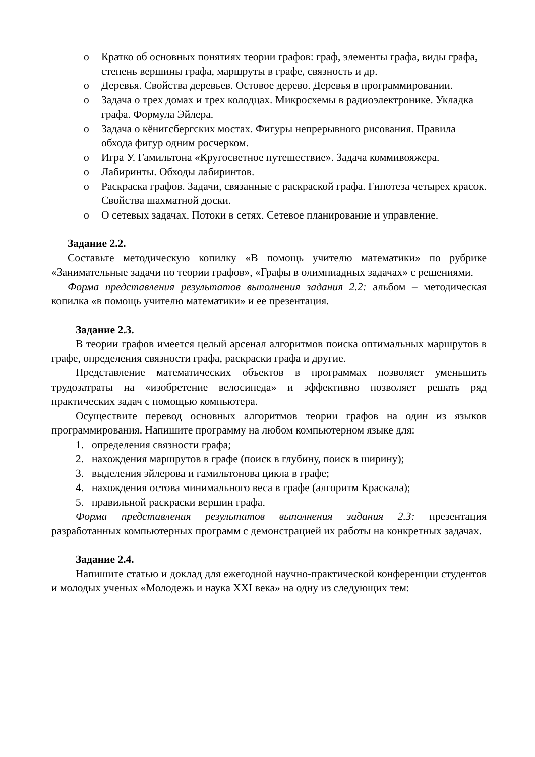o Кратко об основных понятиях теории графов: граф, элементы графа, виды графа, степень вершины графа, маршруты в графе, связность и др.
o Деревья. Свойства деревьев. Остовое дерево. Деревья в программировании.
o Задача о трех домах и трех колодцах. Микросхемы в радиоэлектронике. Укладка графа. Формула Эйлера.
o Задача о кёнигсбергских мостах. Фигуры непрерывного рисования. Правила обхода фигур одним росчерком.
o Игра У. Гамильтона «Кругосветное путешествие». Задача коммивояжера.
o Лабиринты. Обходы лабиринтов.
o Раскраска графов. Задачи, связанные с раскраской графа. Гипотеза четырех красок. Свойства шахматной доски.
o О сетевых задачах. Потоки в сетях. Сетевое планирование и управление.
Задание 2.2.
Составьте методическую копилку «В помощь учителю математики» по рубрике «Занимательные задачи по теории графов», «Графы в олимпиадных задачах» с решениями.
Форма представления результатов выполнения задания 2.2: альбом – методическая копилка «в помощь учителю математики» и ее презентация.
Задание 2.3.
В теории графов имеется целый арсенал алгоритмов поиска оптимальных маршрутов в графе, определения связности графа, раскраски графа и другие.
Представление математических объектов в программах позволяет уменьшить трудозатраты на «изобретение велосипеда» и эффективно позволяет решать ряд практических задач с помощью компьютера.
Осуществите перевод основных алгоритмов теории графов на один из языков программирования. Напишите программу на любом компьютерном языке для:
1. определения связности графа;
2. нахождения маршрутов в графе (поиск в глубину, поиск в ширину);
3. выделения эйлерова и гамильтонова цикла в графе;
4. нахождения остова минимального веса в графе (алгоритм Краскала);
5. правильной раскраски вершин графа.
Форма представления результатов выполнения задания 2.3: презентация разработанных компьютерных программ с демонстрацией их работы на конкретных задачах.
Задание 2.4.
Напишите статью и доклад для ежегодной научно-практической конференции студентов и молодых ученых «Молодежь и наука XXI века» на одну из следующих тем: